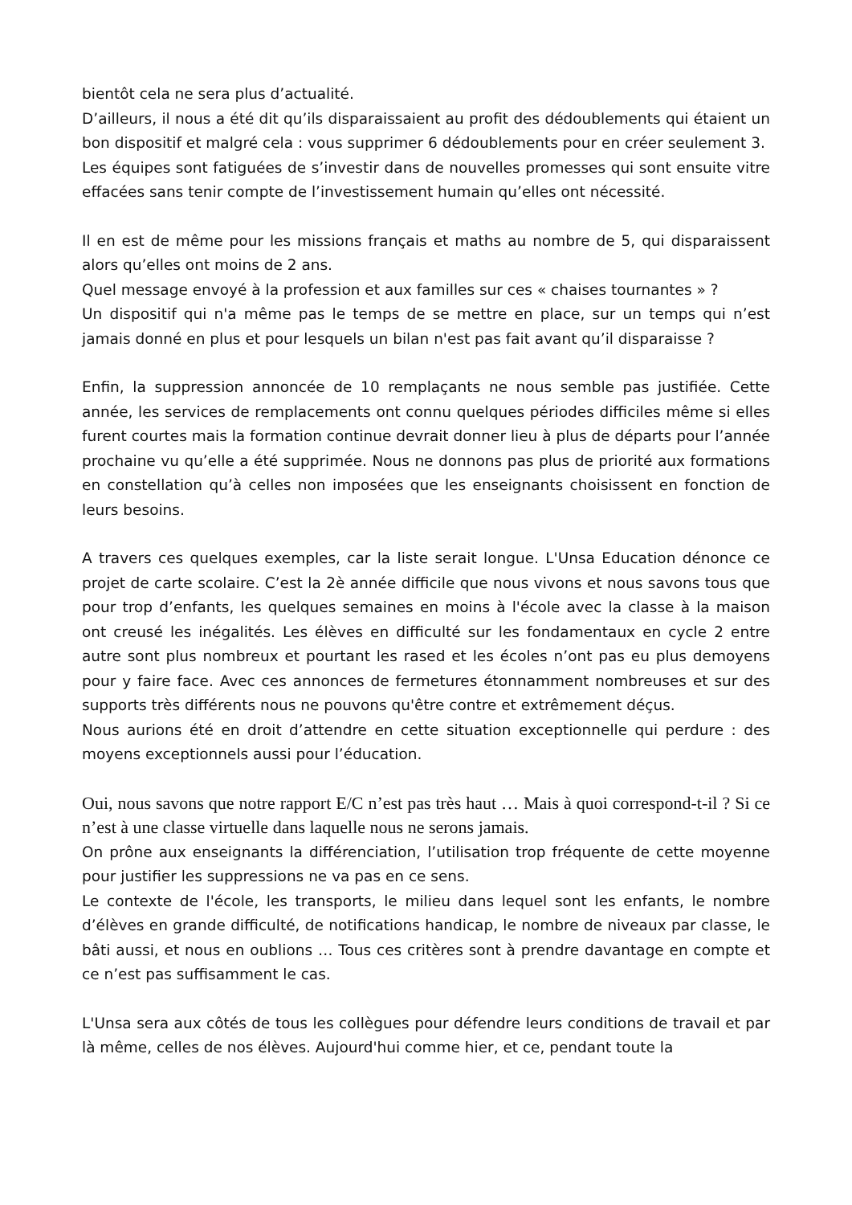bientôt cela ne sera plus d’actualité.
D’ailleurs, il nous a été dit qu’ils disparaissaient au profit des dédoublements qui étaient un bon dispositif et malgré cela : vous supprimer 6 dédoublements pour en créer seulement 3.
Les équipes sont fatiguées de s’investir dans de nouvelles promesses qui sont ensuite vitre effacées sans tenir compte de l’investissement humain qu’elles ont nécessité.
Il en est de même pour les missions français et maths au nombre de 5, qui disparaissent alors qu’elles ont moins de 2 ans.
Quel message envoyé à la profession et aux familles sur ces « chaises tournantes » ?
Un dispositif qui n'a même pas le temps de se mettre en place, sur un temps qui n’est jamais donné en plus et pour lesquels un bilan n'est pas fait avant qu’il disparaisse ?
Enfin, la suppression annoncée de 10 remplaçants ne nous semble pas justifiée. Cette année, les services de remplacements ont connu quelques périodes difficiles même si elles furent courtes mais la formation continue devrait donner lieu à plus de départs pour l’année prochaine vu qu’elle a été supprimée. Nous ne donnons pas plus de priorité aux formations en constellation qu’à celles non imposées que les enseignants choisissent en fonction de leurs besoins.
A travers ces quelques exemples, car la liste serait longue. L'Unsa Education dénonce ce projet de carte scolaire. C’est la 2è année difficile que nous vivons et nous savons tous que pour trop d’enfants, les quelques semaines en moins à l'école avec la classe à la maison ont creusé les inégalités. Les élèves en difficulté sur les fondamentaux en cycle 2 entre autre sont plus nombreux et pourtant les rased et les écoles n’ont pas eu plus demoyens pour y faire face. Avec ces annonces de fermetures étonnamment nombreuses et sur des supports très différents nous ne pouvons qu'être contre et extrêmement déçus.
Nous aurions été en droit d’attendre en cette situation exceptionnelle qui perdure : des moyens exceptionnels aussi pour l’éducation.
Oui, nous savons que notre rapport E/C n’est pas très haut … Mais à quoi correspond-t-il ? Si ce n’est à une classe virtuelle dans laquelle nous ne serons jamais.
On prône aux enseignants la différenciation, l’utilisation trop fréquente de cette moyenne pour justifier les suppressions ne va pas en ce sens.
Le contexte de l'école, les transports, le milieu dans lequel sont les enfants, le nombre d’élèves en grande difficulté, de notifications handicap, le nombre de niveaux par classe, le bâti aussi, et nous en oublions … Tous ces critères sont à prendre davantage en compte et ce n’est pas suffisamment le cas.
L'Unsa sera aux côtés de tous les collègues pour défendre leurs conditions de travail et par là même, celles de nos élèves. Aujourd'hui comme hier, et ce, pendant toute la